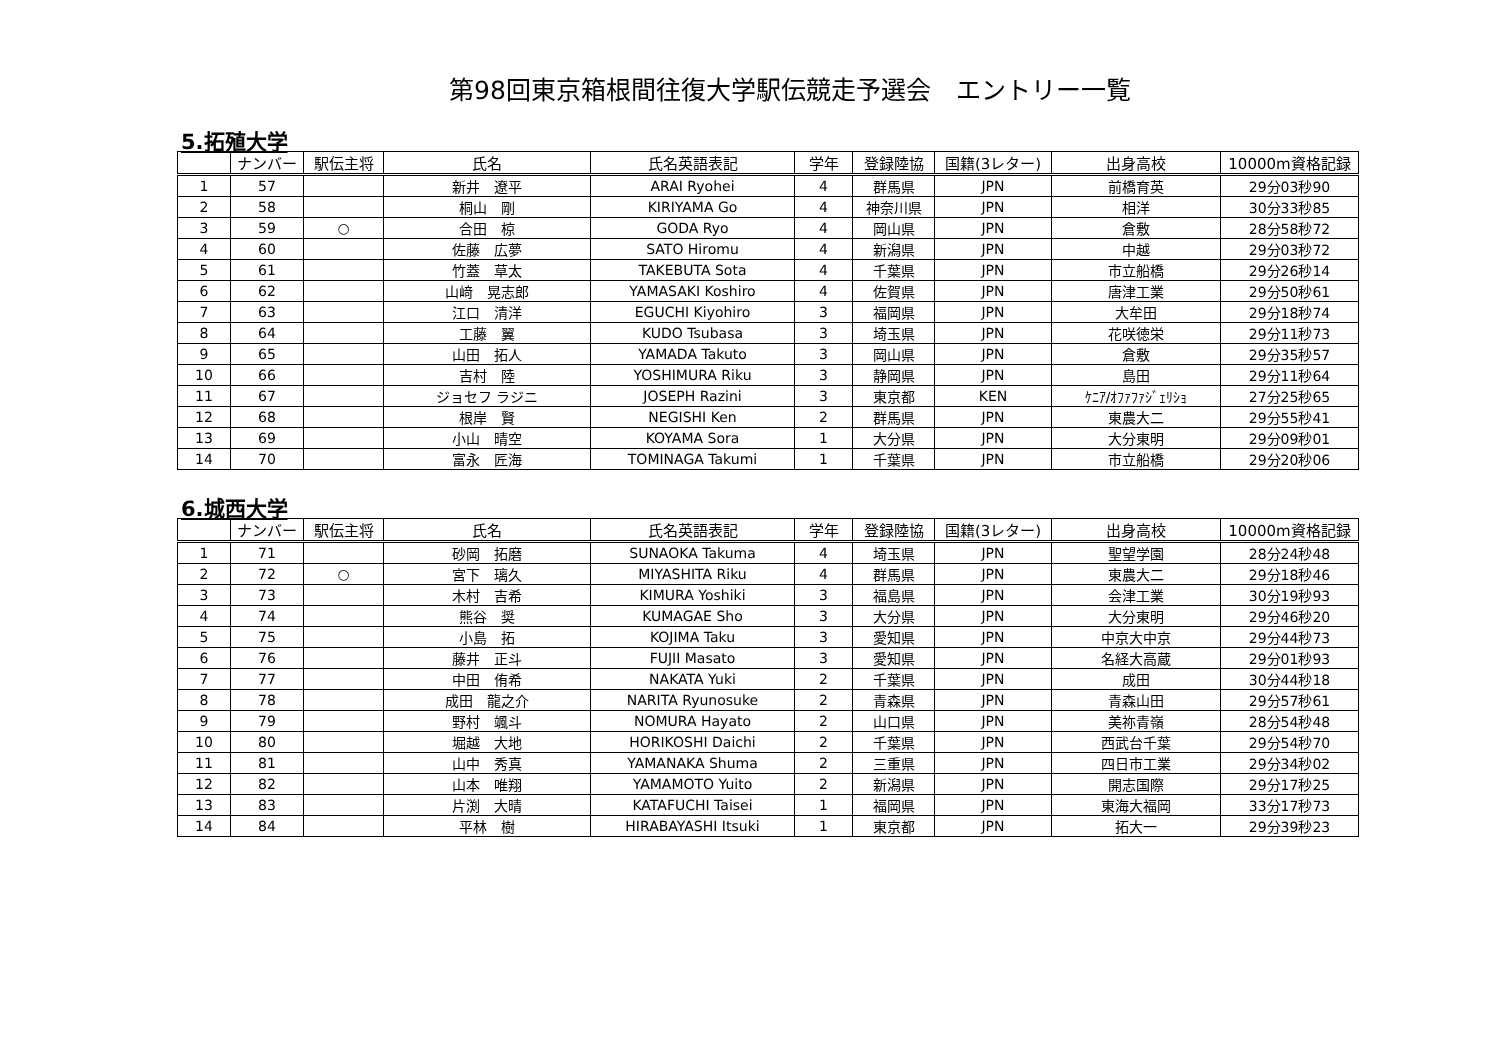第98回東京箱根間往復大学駅伝競走予選会　エントリー一覧
5.拓殖大学
| | ナンバー | 駅伝主将 | 氏名 | 氏名英語表記 | 学年 | 登録陸協 | 国籍(3レター) | 出身高校 | 10000m資格記録 |
| --- | --- | --- | --- | --- | --- | --- | --- | --- | --- |
| 1 | 57 | | 新井 遼平 | ARAI Ryohei | 4 | 群馬県 | JPN | 前橋育英 | 29分03秒90 |
| 2 | 58 | | 桐山 剛 | KIRIYAMA Go | 4 | 神奈川県 | JPN | 相洋 | 30分33秒85 |
| 3 | 59 | ○ | 合田 椋 | GODA Ryo | 4 | 岡山県 | JPN | 倉敷 | 28分58秒72 |
| 4 | 60 | | 佐藤 広夢 | SATO Hiromu | 4 | 新潟県 | JPN | 中越 | 29分03秒72 |
| 5 | 61 | | 竹蓋 草太 | TAKEBUTA Sota | 4 | 千葉県 | JPN | 市立船橋 | 29分26秒14 |
| 6 | 62 | | 山﨑 晃志郎 | YAMASAKI Koshiro | 4 | 佐賀県 | JPN | 唐津工業 | 29分50秒61 |
| 7 | 63 | | 江口 清洋 | EGUCHI Kiyohiro | 3 | 福岡県 | JPN | 大牟田 | 29分18秒74 |
| 8 | 64 | | 工藤 翼 | KUDO Tsubasa | 3 | 埼玉県 | JPN | 花咲徳栄 | 29分11秒73 |
| 9 | 65 | | 山田 拓人 | YAMADA Takuto | 3 | 岡山県 | JPN | 倉敷 | 29分35秒57 |
| 10 | 66 | | 吉村 陸 | YOSHIMURA Riku | 3 | 静岡県 | JPN | 島田 | 29分11秒64 |
| 11 | 67 | | ジョセフ ラジニ | JOSEPH Razini | 3 | 東京都 | KEN | ｹﾆｱ/ｵﾌｧﾌｧｼﾞｪﾘｼｮ | 27分25秒65 |
| 12 | 68 | | 根岸 賢 | NEGISHI Ken | 2 | 群馬県 | JPN | 東農大二 | 29分55秒41 |
| 13 | 69 | | 小山 晴空 | KOYAMA Sora | 1 | 大分県 | JPN | 大分東明 | 29分09秒01 |
| 14 | 70 | | 富永 匠海 | TOMINAGA Takumi | 1 | 千葉県 | JPN | 市立船橋 | 29分20秒06 |
6.城西大学
| | ナンバー | 駅伝主将 | 氏名 | 氏名英語表記 | 学年 | 登録陸協 | 国籍(3レター) | 出身高校 | 10000m資格記録 |
| --- | --- | --- | --- | --- | --- | --- | --- | --- | --- |
| 1 | 71 | | 砂岡 拓磨 | SUNAOKA Takuma | 4 | 埼玉県 | JPN | 聖望学園 | 28分24秒48 |
| 2 | 72 | ○ | 宮下 璃久 | MIYASHITA Riku | 4 | 群馬県 | JPN | 東農大二 | 29分18秒46 |
| 3 | 73 | | 木村 吉希 | KIMURA Yoshiki | 3 | 福島県 | JPN | 会津工業 | 30分19秒93 |
| 4 | 74 | | 熊谷 奨 | KUMAGAE Sho | 3 | 大分県 | JPN | 大分東明 | 29分46秒20 |
| 5 | 75 | | 小島 拓 | KOJIMA Taku | 3 | 愛知県 | JPN | 中京大中京 | 29分44秒73 |
| 6 | 76 | | 藤井 正斗 | FUJII Masato | 3 | 愛知県 | JPN | 名経大高蔵 | 29分01秒93 |
| 7 | 77 | | 中田 侑希 | NAKATA Yuki | 2 | 千葉県 | JPN | 成田 | 30分44秒18 |
| 8 | 78 | | 成田 龍之介 | NARITA Ryunosuke | 2 | 青森県 | JPN | 青森山田 | 29分57秒61 |
| 9 | 79 | | 野村 颯斗 | NOMURA Hayato | 2 | 山口県 | JPN | 美祢青嶺 | 28分54秒48 |
| 10 | 80 | | 堀越 大地 | HORIKOSHI Daichi | 2 | 千葉県 | JPN | 西武台千葉 | 29分54秒70 |
| 11 | 81 | | 山中 秀真 | YAMANAKA Shuma | 2 | 三重県 | JPN | 四日市工業 | 29分34秒02 |
| 12 | 82 | | 山本 唯翔 | YAMAMOTO Yuito | 2 | 新潟県 | JPN | 開志国際 | 29分17秒25 |
| 13 | 83 | | 片渕 大晴 | KATAFUCHI Taisei | 1 | 福岡県 | JPN | 東海大福岡 | 33分17秒73 |
| 14 | 84 | | 平林 樹 | HIRABAYASHI Itsuki | 1 | 東京都 | JPN | 拓大一 | 29分39秒23 |